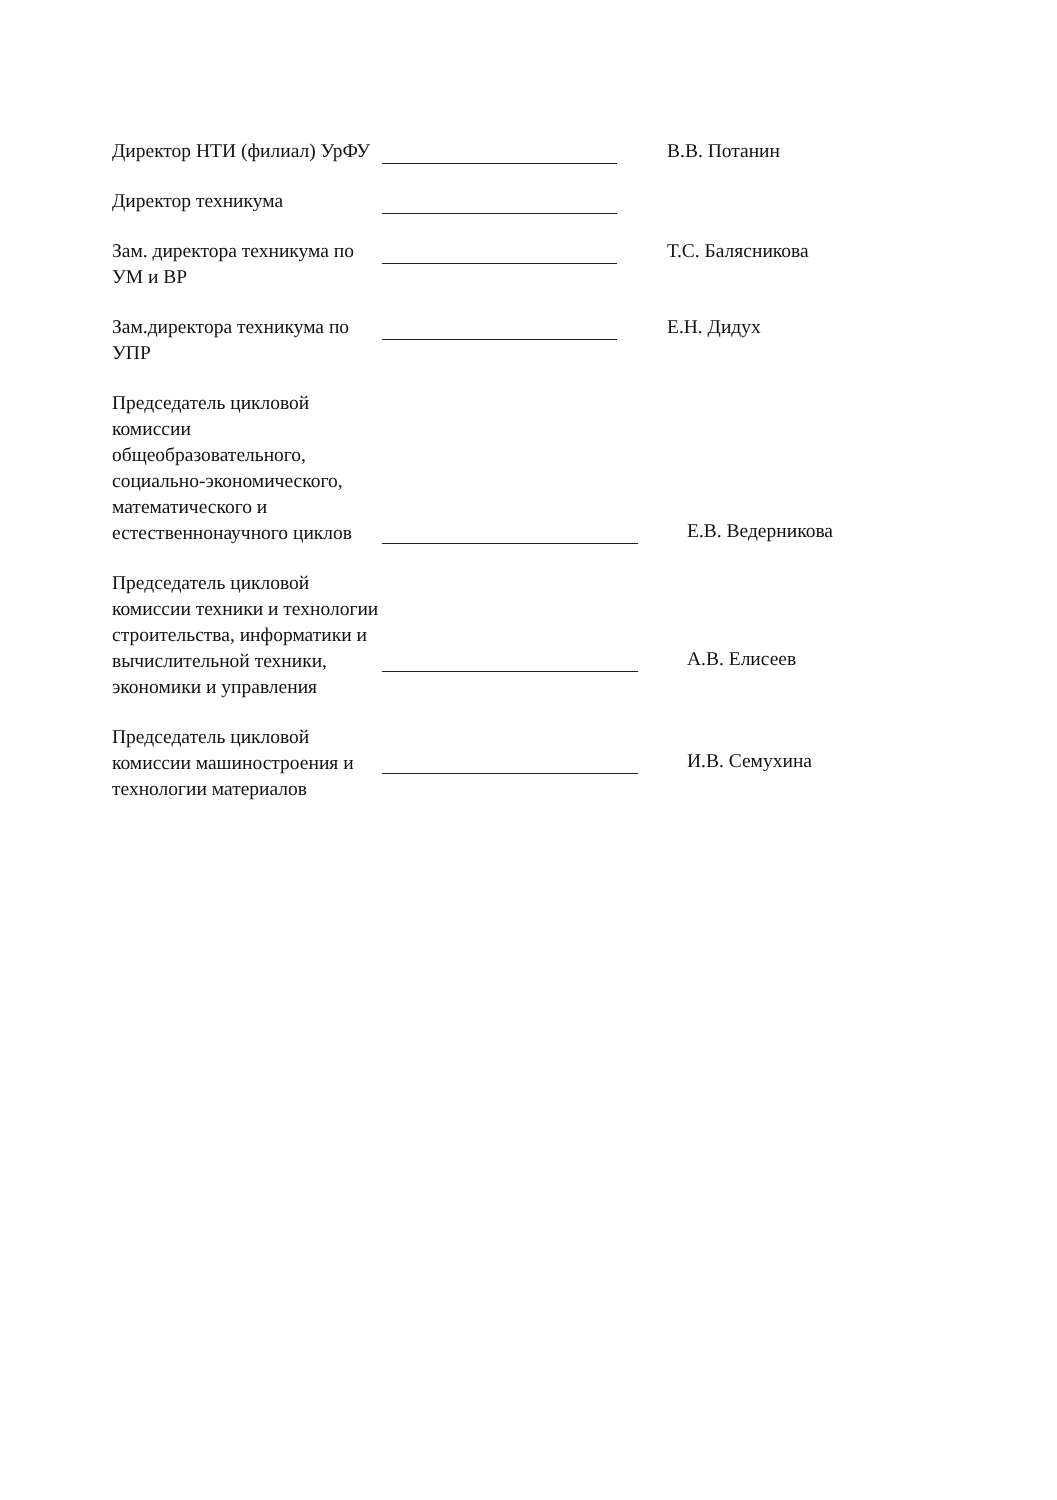Директор НТИ (филиал) УрФУ
В.В. Потанин
Директор техникума
Зам. директора техникума по УМ и ВР
Т.С. Балясникова
Зам.директора техникума по УПР
Е.Н. Дидух
Председатель цикловой комиссии общеобразовательного, социально-экономического, математического и естественнонаучного циклов
Е.В. Ведерникова
Председатель цикловой комиссии техники и технологии строительства, информатики и вычислительной техники, экономики и управления
А.В. Елисеев
Председатель цикловой комиссии машиностроения и технологии материалов
И.В. Семухина